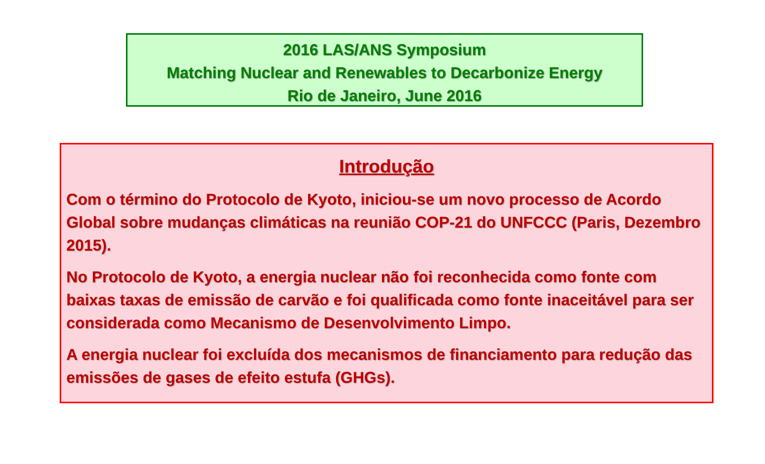2016 LAS/ANS Symposium
Matching Nuclear and Renewables to Decarbonize Energy
Rio de Janeiro, June 2016
Introdução
Com o término do Protocolo de Kyoto, iniciou-se um novo processo de Acordo Global sobre mudanças climáticas na reunião COP-21 do UNFCCC (Paris, Dezembro 2015).
No Protocolo de Kyoto, a energia nuclear não foi reconhecida como fonte com baixas taxas de emissão de carvão e foi qualificada como fonte inaceitável para ser considerada como Mecanismo de Desenvolvimento Limpo.
A energia nuclear foi excluída dos mecanismos de financiamento para redução das emissões de gases de efeito estufa (GHGs).